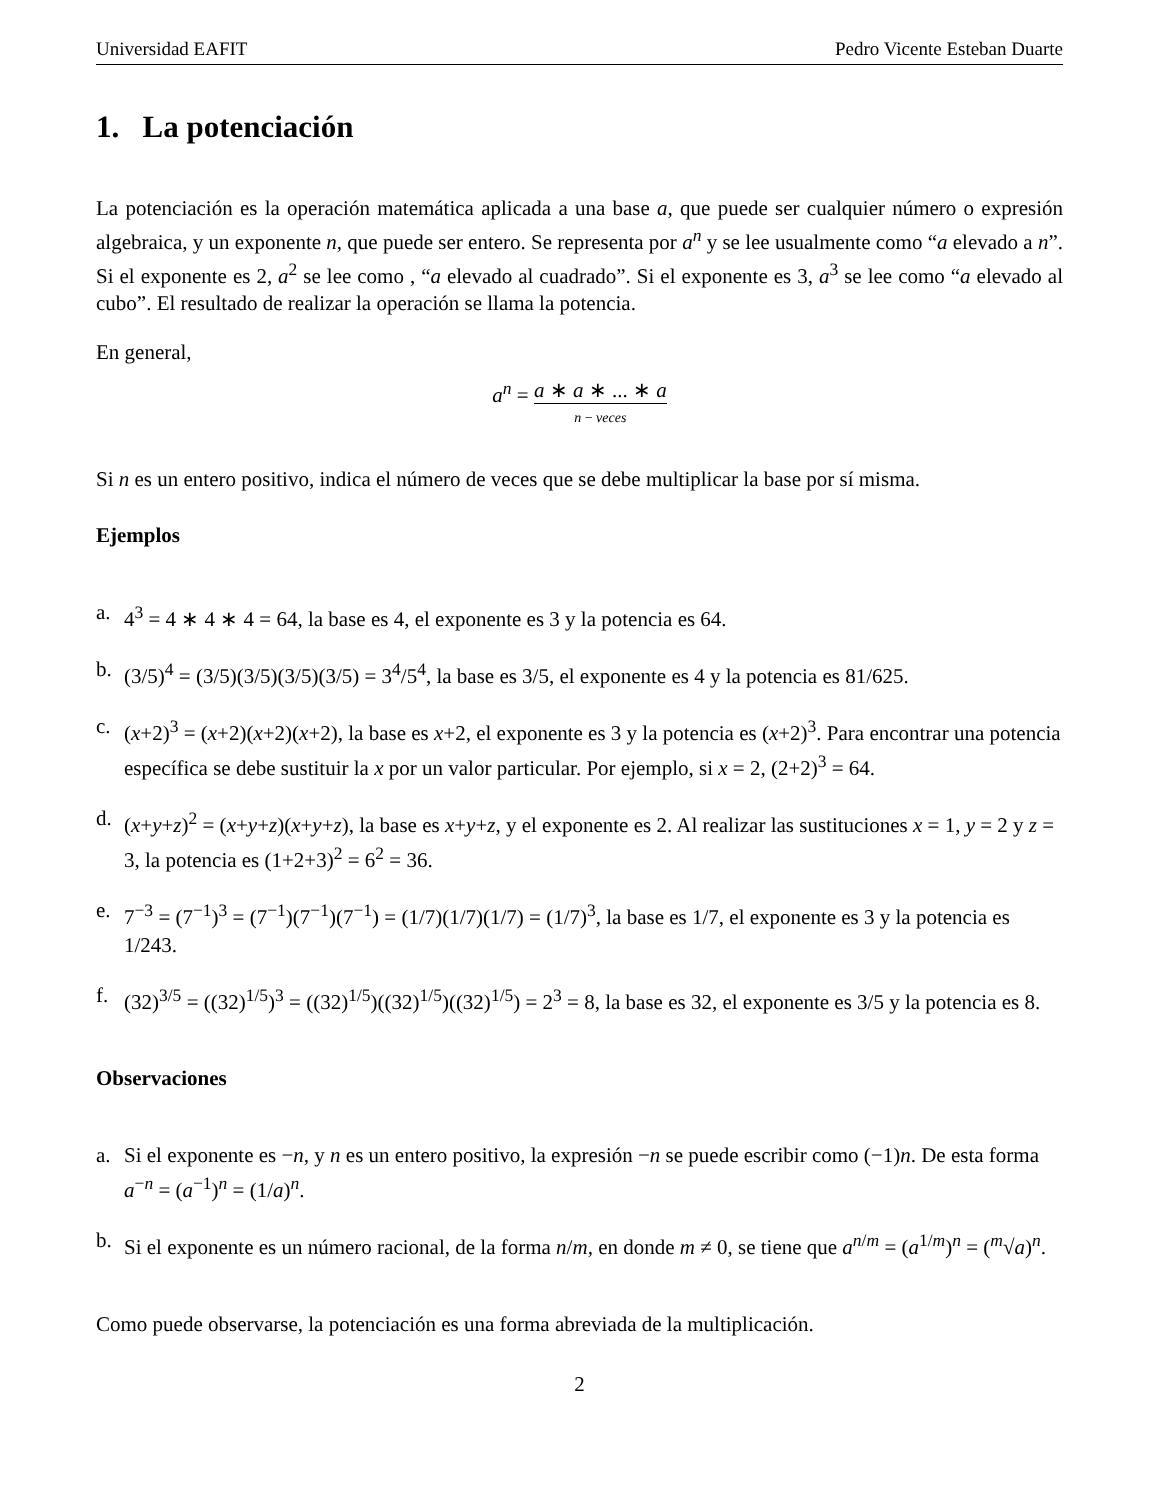Universidad EAFIT Pedro Vicente Esteban Duarte
1. La potenciación
La potenciación es la operación matemática aplicada a una base a, que puede ser cualquier número o expresión algebraica, y un exponente n, que puede ser entero. Se representa por a<sup>n</sup> y se lee usualmente como “a elevado a n”. Si el exponente es 2, a<sup>2</sup> se lee como , “a elevado al cuadrado”. Si el exponente es 3, a<sup>3</sup> se lee como “a elevado al cubo”. El resultado de realizar la operación se llama la potencia.
En general,
a<sup>n</sup> = a ∗ a ∗ ... ∗ a n − veces
Si n es un entero positivo, indica el número de veces que se debe multiplicar la base por sí misma.
Ejemplos
a. 4<sup>3</sup> = 4 ∗ 4 ∗ 4 = 64, la base es 4, el exponente es 3 y la potencia es 64.
b. (3/5)<sup>4</sup> = (3/5)(3/5)(3/5)(3/5) = 3<sup>4</sup>/5<sup>4</sup>, la base es 3/5, el exponente es 4 y la potencia es 81/625.
c. (x+2)<sup>3</sup> = (x+2)(x+2)(x+2), la base es x+2, el exponente es 3 y la potencia es (x+2)<sup>3</sup>. Para encontrar una potencia específica se debe sustituir la x por un valor particular. Por ejemplo, si x = 2, (2+2)<sup>3</sup> = 64.
d. (x+y+z)<sup>2</sup> = (x+y+z)(x+y+z), la base es x+y+z, y el exponente es 2. Al realizar las sustituciones x = 1, y = 2 y z = 3, la potencia es (1+2+3)<sup>2</sup> = 6<sup>2</sup> = 36.
e. 7<sup>−3</sup> = (7<sup>−1</sup>)<sup>3</sup> = (7<sup>−1</sup>)(7<sup>−1</sup>)(7<sup>−1</sup>) = (1/7)(1/7)(1/7) = (1/7)<sup>3</sup>, la base es 1/7, el exponente es 3 y la potencia es 1/243.
f. (32)<sup>3/5</sup> = ((32)<sup>1/5</sup>)<sup>3</sup> = ((32)<sup>1/5</sup>)((32)<sup>1/5</sup>)((32)<sup>1/5</sup>) = 2<sup>3</sup> = 8, la base es 32, el exponente es 3/5 y la potencia es 8.
Observaciones
a. Si el exponente es −n, y n es un entero positivo, la expresión −n se puede escribir como (−1)n. De esta forma a<sup>−n</sup> = (a<sup>−1</sup>)<sup>n</sup> = (1/a)<sup>n</sup>.
b. Si el exponente es un número racional, de la forma n/m, en donde m ≠ 0, se tiene que a<sup>n/m</sup> = (a<sup>1/m</sup>)<sup>n</sup> = (<sup>m</sup>√a)<sup>n</sup>.
Como puede observarse, la potenciación es una forma abreviada de la multiplicación.
2